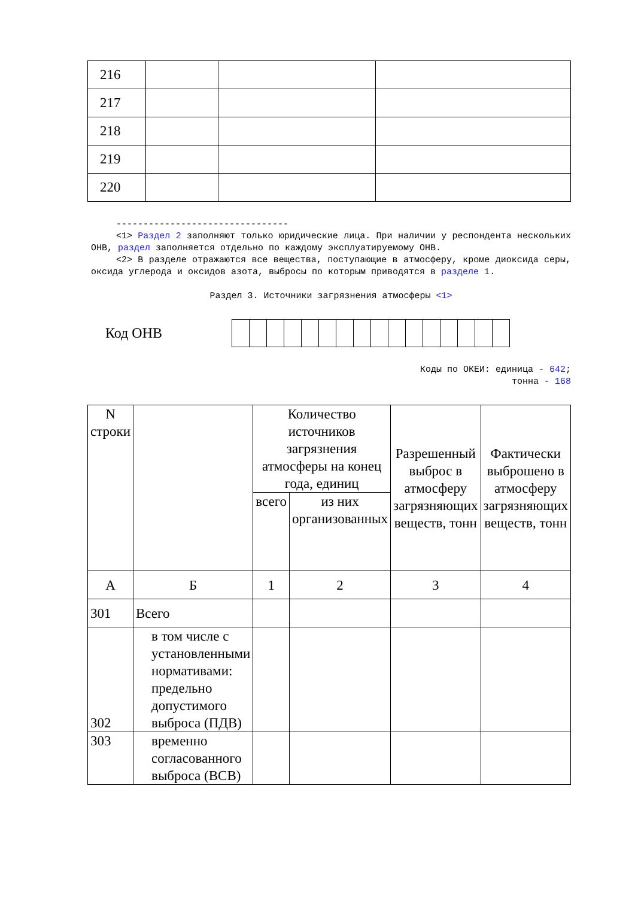| 216 | | | |
| 217 | | | |
| 218 | | | |
| 219 | | | |
| 220 | | | |
--------------------------------
<1> Раздел 2 заполняют только юридические лица. При наличии у респондента нескольких ОНВ, раздел заполняется отдельно по каждому эксплуатируемому ОНВ.
<2> В разделе отражаются все вещества, поступающие в атмосферу, кроме диоксида серы, оксида углерода и оксидов азота, выбросы по которым приводятся в разделе 1.
Раздел 3. Источники загрязнения атмосферы <1>
Код ОНВ
Коды по ОКЕИ: единица - 642;
тонна - 168
| N строки | | Количество источников загрязнения атмосферы на конец года, единиц | | Разрешенный выброс в атмосферу загрязняющих веществ, тонн | Фактически выброшено в атмосферу загрязняющих веществ, тонн |
| --- | --- | --- | --- | --- | --- |
| | | всего | из них организованных | | |
| А | Б | 1 | 2 | 3 | 4 |
| 301 | Всего | | | | |
| 302 | в том числе с установленными нормативами: предельно допустимого выброса (ПДВ) | | | | |
| 303 | временно согласованного выброса (ВСВ) | | | | |